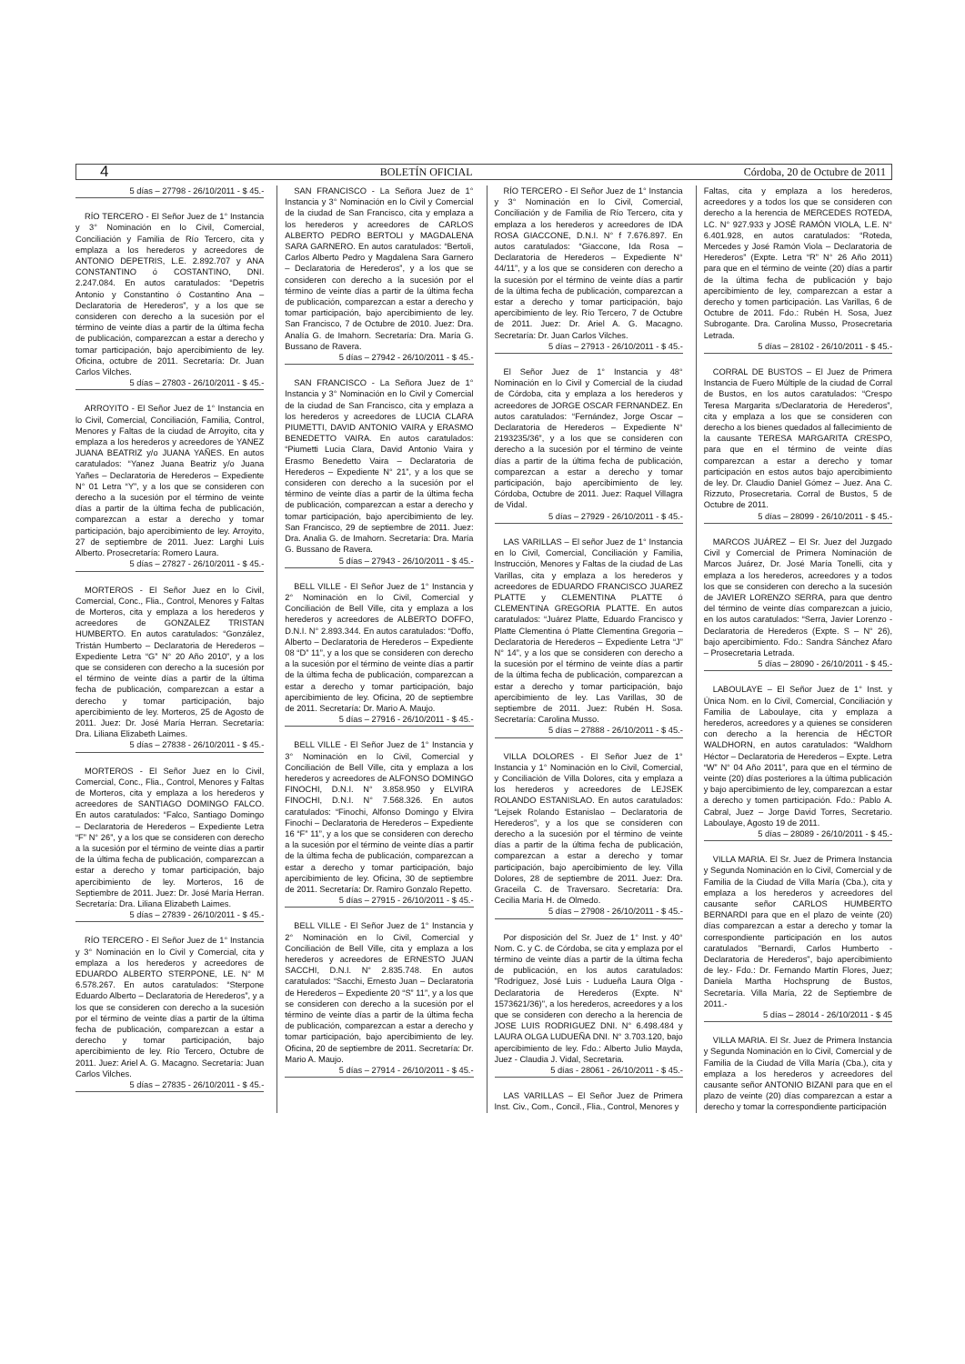4 BOLETÍN OFICIAL Córdoba, 20 de Octubre de 2011
5 días – 27798 - 26/10/2011 - $ 45.-
RÍO TERCERO - El Señor Juez de 1° Instancia y 3° Nominación en lo Civil, Comercial, Conciliación y Familia de Río Tercero, cita y emplaza a los herederos y acreedores de ANTONIO DEPETRIS, L.E. 2.892.707 y ANA CONSTANTINO ó COSTANTINO, DNI. 2.247.084. En autos caratulados: “Depetris Antonio y Constantino ó Costantino Ana – Declaratoria de Herederos”, y a los que se consideren con derecho a la sucesión por el término de veinte días a partir de la última fecha de publicación, comparezcan a estar a derecho y tomar participación, bajo apercibimiento de ley. Oficina, octubre de 2011. Secretaría: Dr. Juan Carlos Vilches.
5 días – 27803 - 26/10/2011 - $ 45.-
ARROYITO - El Señor Juez de 1° Instancia en lo Civil, Comercial, Conciliación, Familia, Control, Menores y Faltas de la ciudad de Arroyito, cita y emplaza a los herederos y acreedores de YANEZ JUANA BEATRIZ y/o JUANA YAÑES. En autos caratulados: “Yanez Juana Beatriz y/o Juana Yañes – Declaratoria de Herederos – Expediente N° 01 Letra “Y”, y a los que se consideren con derecho a la sucesión por el término de veinte días a partir de la última fecha de publicación, comparezcan a estar a derecho y tomar participación, bajo apercibimiento de ley. Arroyito, 27 de septiembre de 2011. Juez: Larghi Luis Alberto. Prosecretaría: Romero Laura.
5 días – 27827 - 26/10/2011 - $ 45.-
MORTEROS - El Señor Juez en lo Civil, Comercial, Conc., Flia., Control, Menores y Faltas de Morteros, cita y emplaza a los herederos y acreedores de GONZALEZ TRISTAN HUMBERTO. En autos caratulados: “González, Tristán Humberto – Declaratoria de Herederos – Expediente Letra “G” N° 20 Año 2010”, y a los que se consideren con derecho a la sucesión por el término de veinte días a partir de la última fecha de publicación, comparezcan a estar a derecho y tomar participación, bajo apercibimiento de ley. Morteros, 25 de Agosto de 2011. Juez: Dr. José María Herran. Secretaría: Dra. Liliana Elizabeth Laimes.
5 días – 27838 - 26/10/2011 - $ 45.-
MORTEROS - El Señor Juez en lo Civil, Comercial, Conc., Flia., Control, Menores y Faltas de Morteros, cita y emplaza a los herederos y acreedores de SANTIAGO DOMINGO FALCO. En autos caratulados: “Falco, Santiago Domingo – Declaratoria de Herederos – Expediente Letra “F” N° 26”, y a los que se consideren con derecho a la sucesión por el término de veinte días a partir de la última fecha de publicación, comparezcan a estar a derecho y tomar participación, bajo apercibimiento de ley. Morteros, 16 de Septiembre de 2011. Juez: Dr. José María Herran. Secretaría: Dra. Liliana Elizabeth Laimes.
5 días – 27839 - 26/10/2011 - $ 45.-
RÍO TERCERO - El Señor Juez de 1° Instancia y 3° Nominación en lo Civil y Comercial, cita y emplaza a los herederos y acreedores de EDUARDO ALBERTO STERPONE, LE. N° M 6.578.267. En autos caratulados: “Sterpone Eduardo Alberto – Declaratoria de Herederos”, y a los que se consideren con derecho a la sucesión por el término de veinte días a partir de la última fecha de publicación, comparezcan a estar a derecho y tomar participación, bajo apercibimiento de ley. Río Tercero, Octubre de 2011. Juez: Ariel A. G. Macagno. Secretaría: Juan Carlos Vilches.
5 días – 27835 - 26/10/2011 - $ 45.-
SAN FRANCISCO - La Señora Juez de 1° Instancia y 3° Nominación en lo Civil y Comercial de la ciudad de San Francisco, cita y emplaza a los herederos y acreedores de CARLOS ALBERTO PEDRO BERTOLI y MAGDALENA SARA GARNERO. En autos caratulados: “Bertoli, Carlos Alberto Pedro y Magdalena Sara Garnero – Declaratoria de Herederos”, y a los que se consideren con derecho a la sucesión por el término de veinte días a partir de la última fecha de publicación, comparezcan a estar a derecho y tomar participación, bajo apercibimiento de ley. San Francisco, 7 de Octubre de 2010. Juez: Dra. Analía G. de Imahorn. Secretaría: Dra. María G. Bussano de Ravera.
5 días – 27942 - 26/10/2011 - $ 45.-
SAN FRANCISCO - La Señora Juez de 1° Instancia y 3° Nominación en lo Civil y Comercial de la ciudad de San Francisco, cita y emplaza a los herederos y acreedores de LUCIA CLARA PIUMETTI, DAVID ANTONIO VAIRA y ERASMO BENEDETTO VAIRA. En autos caratulados: “Piumetti Lucia Clara, David Antonio Vaira y Erasmo Benedetto Vaira – Declaratoria de Herederos – Expediente N° 21”, y a los que se consideren con derecho a la sucesión por el término de veinte días a partir de la última fecha de publicación, comparezcan a estar a derecho y tomar participación, bajo apercibimiento de ley. San Francisco, 29 de septiembre de 2011. Juez: Dra. Analia G. de Imahorn. Secretaría: Dra. María G. Bussano de Ravera.
5 días – 27943 - 26/10/2011 - $ 45.-
BELL VILLE - El Señor Juez de 1° Instancia y 2° Nominación en lo Civil, Comercial y Conciliación de Bell Ville, cita y emplaza a los herederos y acreedores de ALBERTO DOFFO, D.N.I. N° 2.893.344. En autos caratulados: “Doffo, Alberto – Declaratoria de Herederos – Expediente 08 “D” 11”, y a los que se consideren con derecho a la sucesión por el término de veinte días a partir de la última fecha de publicación, comparezcan a estar a derecho y tomar participación, bajo apercibimiento de ley. Oficina, 20 de septiembre de 2011. Secretaría: Dr. Mario A. Maujo.
5 días – 27916 - 26/10/2011 - $ 45.-
BELL VILLE - El Señor Juez de 1° Instancia y 3° Nominación en lo Civil, Comercial y Conciliación de Bell Ville, cita y emplaza a los herederos y acreedores de ALFONSO DOMINGO FINOCHI, D.N.I. N° 3.858.950 y ELVIRA FINOCHI, D.N.I. N° 7.568.326. En autos caratulados: “Finochi, Alfonso Domingo y Elvira Finochi – Declaratoria de Herederos – Expediente 16 “F” 11”, y a los que se consideren con derecho a la sucesión por el término de veinte días a partir de la última fecha de publicación, comparezcan a estar a derecho y tomar participación, bajo apercibimiento de ley. Oficina, 30 de septiembre de 2011. Secretaría: Dr. Ramiro Gonzalo Repetto.
5 días – 27915 - 26/10/2011 - $ 45.-
BELL VILLE - El Señor Juez de 1° Instancia y 2° Nominación en lo Civil, Comercial y Conciliación de Bell Ville, cita y emplaza a los herederos y acreedores de ERNESTO JUAN SACCHI, D.N.I. N° 2.835.748. En autos caratulados: “Sacchi, Ernesto Juan – Declaratoria de Herederos – Expediente 20 “S” 11”, y a los que se consideren con derecho a la sucesión por el término de veinte días a partir de la última fecha de publicación, comparezcan a estar a derecho y tomar participación, bajo apercibimiento de ley. Oficina, 20 de septiembre de 2011. Secretaría: Dr. Mario A. Maujo.
5 días – 27914 - 26/10/2011 - $ 45.-
RÍO TERCERO - El Señor Juez de 1° Instancia y 3° Nominación en lo Civil, Comercial, Conciliación y de Familia de Río Tercero, cita y emplaza a los herederos y acreedores de IDA ROSA GIACCONE, D.N.I. N° f 7.676.897. En autos caratulados: “Giaccone, Ida Rosa – Declaratoria de Herederos – Expediente N° 44/11”, y a los que se consideren con derecho a la sucesión por el término de veinte días a partir de la última fecha de publicación, comparezcan a estar a derecho y tomar participación, bajo apercibimiento de ley. Río Tercero, 7 de Octubre de 2011. Juez: Dr. Ariel A. G. Macagno. Secretaría: Dr. Juan Carlos Vilches.
5 días – 27913 - 26/10/2011 - $ 45.-
El Señor Juez de 1° Instancia y 48° Nominación en lo Civil y Comercial de la ciudad de Córdoba, cita y emplaza a los herederos y acreedores de JORGE OSCAR FERNANDEZ. En autos caratulados: “Fernández, Jorge Oscar – Declaratoria de Herederos – Expediente N° 2193235/36”, y a los que se consideren con derecho a la sucesión por el término de veinte días a partir de la última fecha de publicación, comparezcan a estar a derecho y tomar participación, bajo apercibimiento de ley. Córdoba, Octubre de 2011. Juez: Raquel Villagra de Vidal.
5 días – 27929 - 26/10/2011 - $ 45.-
LAS VARILLAS – El señor Juez de 1° Instancia en lo Civil, Comercial, Conciliación y Familia, Instrucción, Menores y Faltas de la ciudad de Las Varillas, cita y emplaza a los herederos y acreedores de EDUARDO FRANCISCO JUAREZ PLATTE y CLEMENTINA PLATTE ó CLEMENTINA GREGORIA PLATTE. En autos caratulados: “Juárez Platte, Eduardo Francisco y Platte Clementina ó Platte Clementina Gregoria – Declaratoria de Herederos – Expediente Letra “J” N° 14”, y a los que se consideren con derecho a la sucesión por el término de veinte días a partir de la última fecha de publicación, comparezcan a estar a derecho y tomar participación, bajo apercibimiento de ley. Las Varillas, 30 de septiembre de 2011. Juez: Rubén H. Sosa. Secretaría: Carolina Musso.
5 días – 27888 - 26/10/2011 - $ 45.-
VILLA DOLORES - El Señor Juez de 1° Instancia y 1° Nominación en lo Civil, Comercial, y Conciliación de Villa Dolores, cita y emplaza a los herederos y acreedores de LEJSEK ROLANDO ESTANISLAO. En autos caratulados: “Lejsek Rolando Estanislao – Declaratoria de Herederos”, y a los que se consideren con derecho a la sucesión por el término de veinte días a partir de la última fecha de publicación, comparezcan a estar a derecho y tomar participación, bajo apercibimiento de ley. Villa Dolores, 28 de septiembre de 2011. Juez: Dra. Graceila C. de Traversaro. Secretaría: Dra. Cecilia María H. de Olmedo.
5 días – 27908 - 26/10/2011 - $ 45.-
Por disposición del Sr. Juez de 1° Inst. y 40° Nom. C. y C. de Córdoba, se cita y emplaza por el término de veinte días a partir de la última fecha de publicación, en los autos caratulados: "Rodríguez, José Luis - Ludueña Laura Olga - Declaratoria de Herederos (Expte. N° 1573621/36)", a los herederos, acreedores y a los que se consideren con derecho a la herencia de JOSE LUIS RODRIGUEZ DNI. N° 6.498.484 y LAURA OLGA LUDUEÑA DNI. N° 3.703.120, bajo apercibimiento de ley. Fdo.: Alberto Julio Mayda, Juez - Claudia J. Vidal, Secretaria.
5 días - 28061 - 26/10/2011 - $ 45.-
LAS VARILLAS – El Señor Juez de Primera Inst. Civ., Com., Concil., Flia., Control, Menores y
Faltas, cita y emplaza a los herederos, acreedores y a todos los que se consideren con derecho a la herencia de MERCEDES ROTEDA, LC. N° 927.933 y JOSÉ RAMÓN VIOLA, L.E. N° 6.401.928, en autos caratulados: “Roteda, Mercedes y José Ramón Viola – Declaratoria de Herederos” (Expte. Letra “R” N° 26 Año 2011) para que en el término de veinte (20) días a partir de la última fecha de publicación y bajo apercibimiento de ley, comparezcan a estar a derecho y tomen participación. Las Varillas, 6 de Octubre de 2011. Fdo.: Rubén H. Sosa, Juez Subrogante. Dra. Carolina Musso, Prosecretaria Letrada.
5 días – 28102 - 26/10/2011 - $ 45.-
CORRAL DE BUSTOS – El Juez de Primera Instancia de Fuero Múltiple de la ciudad de Corral de Bustos, en los autos caratulados: “Crespo Teresa Margarita s/Declaratoria de Herederos”, cita y emplaza a los que se consideren con derecho a los bienes quedados al fallecimiento de la causante TERESA MARGARITA CRESPO, para que en el término de veinte días comparezcan a estar a derecho y tomar participación en estos autos bajo apercibimiento de ley. Dr. Claudio Daniel Gómez – Juez. Ana C. Rizzuto, Prosecretaria. Corral de Bustos, 5 de Octubre de 2011.
5 días – 28099 - 26/10/2011 - $ 45.-
MARCOS JUÁREZ – El Sr. Juez del Juzgado Civil y Comercial de Primera Nominación de Marcos Juárez, Dr. José María Tonelli, cita y emplaza a los herederos, acreedores y a todos los que se consideren con derecho a la sucesión de JAVIER LORENZO SERRA, para que dentro del término de veinte días comparezcan a juicio, en los autos caratulados: “Serra, Javier Lorenzo - Declaratoria de Herederos (Expte. S – N° 26), bajo apercibimiento. Fdo.: Sandra Sánchez Afaro – Prosecretaria Letrada.
5 días – 28090 - 26/10/2011 - $ 45.-
LABOULAYE – El Señor Juez de 1° Inst. y Única Nom. en lo Civil, Comercial, Conciliación y Familia de Laboulaye, cita y emplaza a herederos, acreedores y a quienes se consideren con derecho a la herencia de HÉCTOR WALDHORN, en autos caratulados: “Waldhorn Héctor – Declaratoria de Herederos – Expte. Letra “W” N° 04 Año 2011”, para que en el término de veinte (20) días posteriores a la última publicación y bajo apercibimiento de ley, comparezcan a estar a derecho y tomen participación. Fdo.: Pablo A. Cabral, Juez – Jorge David Torres, Secretario. Laboulaye, Agosto 19 de 2011.
5 días – 28089 - 26/10/2011 - $ 45.-
VILLA MARIA. El Sr. Juez de Primera Instancia y Segunda Nominación en lo Civil, Comercial y de Familia de la Ciudad de Villa María (Cba.), cita y emplaza a los herederos y acreedores del causante señor CARLOS HUMBERTO BERNARDI para que en el plazo de veinte (20) días comparezcan a estar a derecho y tomar la correspondiente participación en los autos caratulados "Bernardi, Carlos Humberto - Declaratoria de Herederos", bajo apercibimiento de ley.- Fdo.: Dr. Fernando Martín Flores, Juez; Daniela Martha Hochsprung de Bustos, Secretaría. Villa María, 22 de Septiembre de 2011.-
5 días – 28014 - 26/10/2011 - $ 45
VILLA MARIA. El Sr. Juez de Primera Instancia y Segunda Nominación en lo Civil, Comercial y de Familia de la Ciudad de Villa María (Cba.), cita y emplaza a los herederos y acreedores del causante señor ANTONIO BIZANI para que en el plazo de veinte (20) días comparezcan a estar a derecho y tomar la correspondiente participación